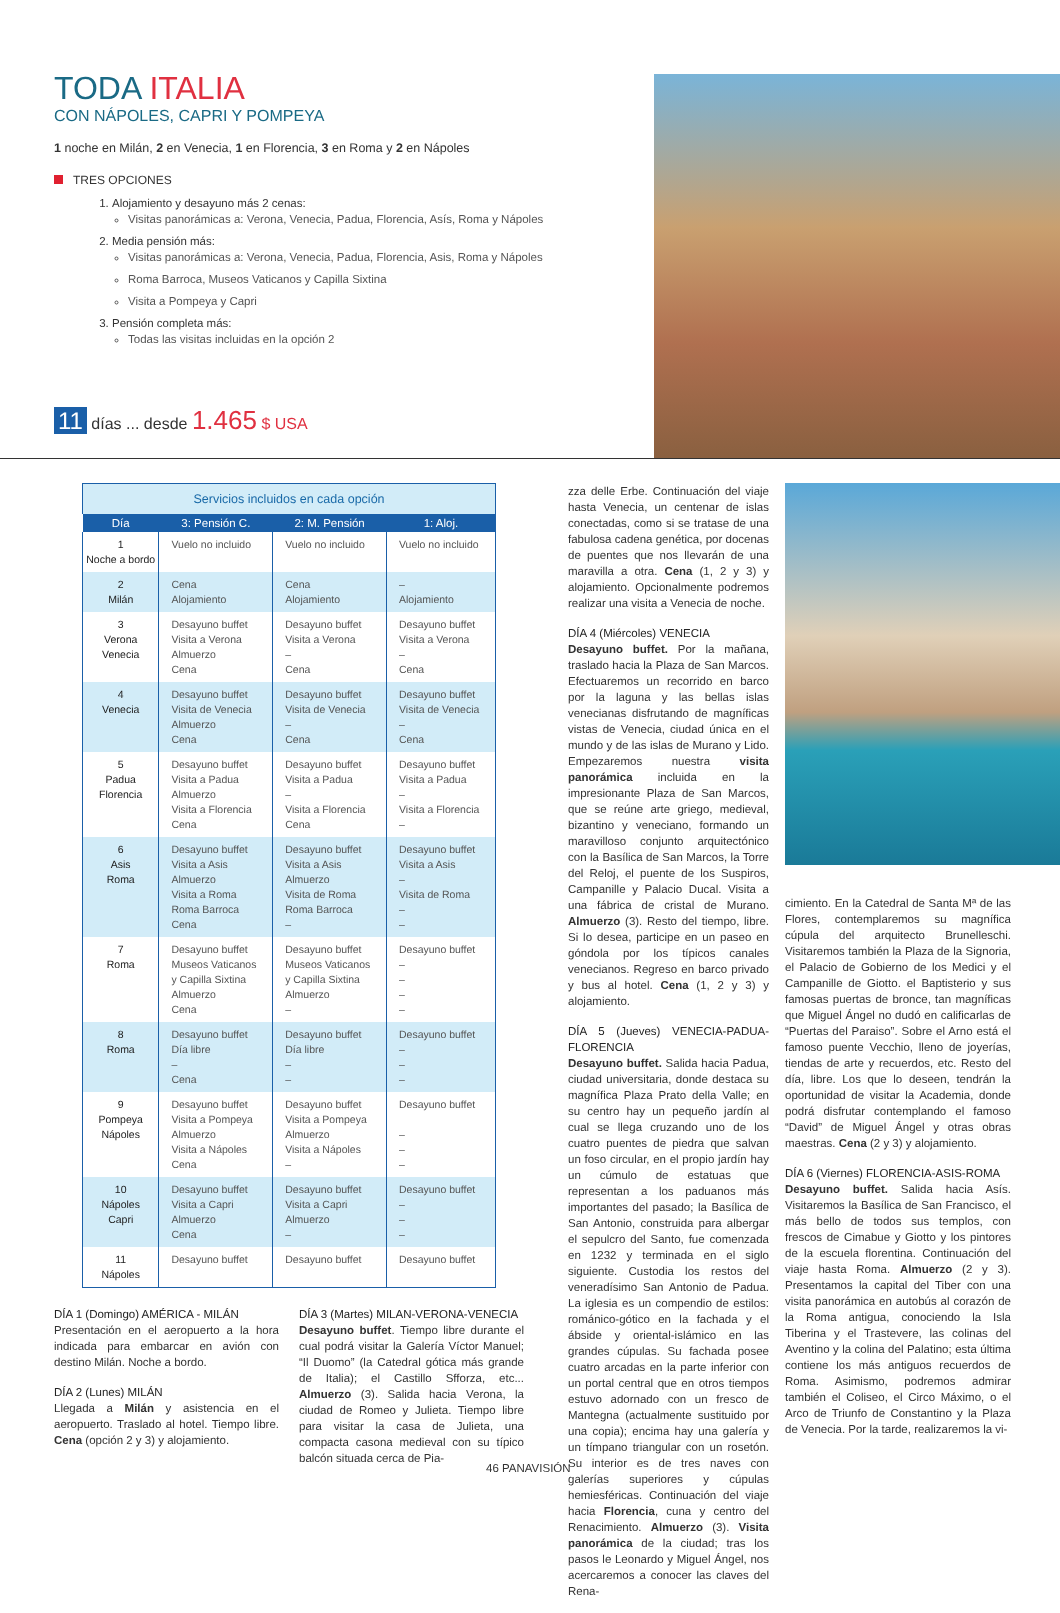TODA ITALIA
CON NÁPOLES, CAPRI Y POMPEYA
1 noche en Milán, 2 en Venecia, 1 en Florencia, 3 en Roma y 2 en Nápoles
TRES OPCIONES
1. Alojamiento y desayuno más 2 cenas:
Visitas panorámicas a: Verona, Venecia, Padua, Florencia, Asís, Roma y Nápoles
2. Media pensión más:
Visitas panorámicas a: Verona, Venecia, Padua, Florencia, Asis, Roma y Nápoles
Roma Barroca, Museos Vaticanos y Capilla Sixtina
Visita a Pompeya y Capri
3. Pensión completa más:
Todas las visitas incluidas en la opción 2
11 días ... desde 1.465 $ USA
Servicios incluidos en cada opción
| Día | 3: Pensión C. | 2: M. Pensión | 1: Aloj. |
| --- | --- | --- | --- |
| 1 Noche a bordo | Vuelo no incluido | Vuelo no incluido | Vuelo no incluido |
| 2 Milán | Cena Alojamiento | Cena Alojamiento | – Alojamiento |
| 3 Verona Venecia | Desayuno buffet Visita a Verona Almuerzo Cena | Desayuno buffet Visita a Verona – Cena | Desayuno buffet Visita a Verona – Cena |
| 4 Venecia | Desayuno buffet Visita de Venecia Almuerzo Cena | Desayuno buffet Visita de Venecia – Cena | Desayuno buffet Visita de Venecia – Cena |
| 5 Padua Florencia | Desayuno buffet Visita a Padua Almuerzo Visita a Florencia Cena | Desayuno buffet Visita a Padua – Visita a Florencia Cena | Desayuno buffet Visita a Padua – Visita a Florencia – |
| 6 Asis Roma | Desayuno buffet Visita a Asis Almuerzo Visita a Roma Roma Barroca Cena | Desayuno buffet Visita a Asis Almuerzo Visita de Roma Roma Barroca – | Desayuno buffet Visita a Asis – Visita de Roma – – |
| 7 Roma | Desayuno buffet Museos Vaticanos y Capilla Sixtina Almuerzo Cena | Desayuno buffet Museos Vaticanos y Capilla Sixtina Almuerzo – | Desayuno buffet – – – – |
| 8 Roma | Desayuno buffet Día libre – Cena | Desayuno buffet Día libre – – | Desayuno buffet – – – |
| 9 Pompeya Nápoles | Desayuno buffet Visita a Pompeya Almuerzo Visita a Nápoles Cena | Desayuno buffet Visita a Pompeya Almuerzo Visita a Nápoles – | Desayuno buffet – – – |
| 10 Nápoles Capri | Desayuno buffet Visita a Capri Almuerzo Cena | Desayuno buffet Visita a Capri Almuerzo – | Desayuno buffet – – – |
| 11 Nápoles | Desayuno buffet | Desayuno buffet | Desayuno buffet |
DÍA 1 (Domingo) AMÉRICA - MILÁN
Presentación en el aeropuerto a la hora indicada para embarcar en avión con destino Milán. Noche a bordo.
DÍA 2 (Lunes) MILÁN
Llegada a Milán y asistencia en el aeropuerto. Traslado al hotel. Tiempo libre. Cena (opción 2 y 3) y alojamiento.
DÍA 3 (Martes) MILAN-VERONA-VENECIA
Desayuno buffet. Tiempo libre durante el cual podrá visitar la Galería Víctor Manuel; “Il Duomo” (la Catedral gótica más grande de Italia); el Castillo Sfforza, etc... Almuerzo (3). Salida hacia Verona, la ciudad de Romeo y Julieta. Tiempo libre para visitar la casa de Julieta, una compacta casona medieval con su típico balcón situada cerca de Pia-
zza delle Erbe. Continuación del viaje hasta Venecia, un centenar de islas conectadas, como si se tratase de una fabulosa cadena genética, por docenas de puentes que nos llevarán de una maravilla a otra. Cena (1, 2 y 3) y alojamiento. Opcionalmente podremos realizar una visita a Venecia de noche.
DÍA 4 (Miércoles) VENECIA
Desayuno buffet. Por la mañana, traslado hacia la Plaza de San Marcos. Efectuaremos un recorrido en barco por la laguna y las bellas islas venecianas disfrutando de magníficas vistas de Venecia, ciudad única en el mundo y de las islas de Murano y Lido. Empezaremos nuestra visita panorámica incluida en la impresionante Plaza de San Marcos, que se reúne arte griego, medieval, bizantino y veneciano, formando un maravilloso conjunto arquitectónico con la Basílica de San Marcos, la Torre del Reloj, el puente de los Suspiros, Campanille y Palacio Ducal. Visita a una fábrica de cristal de Murano. Almuerzo (3). Resto del tiempo, libre. Si lo desea, participe en un paseo en góndola por los típicos canales venecianos. Regreso en barco privado y bus al hotel. Cena (1, 2 y 3) y alojamiento.
DÍA 5 (Jueves) VENECIA-PADUA-FLORENCIA
Desayuno buffet. Salida hacia Padua, ciudad universitaria, donde destaca su magnífica Plaza Prato della Valle; en su centro hay un pequeño jardín al cual se llega cruzando uno de los cuatro puentes de piedra que salvan un foso circular, en el propio jardín hay un cúmulo de estatuas que representan a los paduanos más importantes del pasado; la Basílica de San Antonio, construida para albergar el sepulcro del Santo, fue comenzada en 1232 y terminada en el siglo siguiente. Custodia los restos del veneradísimo San Antonio de Padua. La iglesia es un compendio de estilos: románico-gótico en la fachada y el ábside y oriental-islámico en las grandes cúpulas. Su fachada posee cuatro arcadas en la parte inferior con un portal central que en otros tiempos estuvo adornado con un fresco de Mantegna (actualmente sustituido por una copia); encima hay una galería y un tímpano triangular con un rosetón. Su interior es de tres naves con galerías superiores y cúpulas hemiesféricas. Continuación del viaje hacia Florencia, cuna y centro del Renacimiento. Almuerzo (3). Visita panorámica de la ciudad; tras los pasos le Leonardo y Miguel Ángel, nos acercaremos a conocer las claves del Rena-
cimiento. En la Catedral de Santa Mª de las Flores, contemplaremos su magnífica cúpula del arquitecto Brunelleschi. Visitaremos también la Plaza de la Signoria, el Palacio de Gobierno de los Medici y el Campanille de Giotto. el Baptisterio y sus famosas puertas de bronce, tan magníficas que Miguel Ángel no dudó en calificarlas de “Puertas del Paraiso”. Sobre el Arno está el famoso puente Vecchio, lleno de joyerías, tiendas de arte y recuerdos, etc. Resto del día, libre. Los que lo deseen, tendrán la oportunidad de visitar la Academia, donde podrá disfrutar contemplando el famoso “David” de Miguel Ángel y otras obras maestras. Cena (2 y 3) y alojamiento.
DÍA 6 (Viernes) FLORENCIA-ASIS-ROMA
Desayuno buffet. Salida hacia Asís. Visitaremos la Basílica de San Francisco, el más bello de todos sus templos, con frescos de Cimabue y Giotto y los pintores de la escuela florentina. Continuación del viaje hasta Roma. Almuerzo (2 y 3). Presentamos la capital del Tiber con una visita panorámica en autobús al corazón de la Roma antigua, conociendo la Isla Tiberina y el Trastevere, las colinas del Aventino y la colina del Palatino; esta última contiene los más antiguos recuerdos de Roma. Asimismo, podremos admirar también el Coliseo, el Circo Máximo, o el Arco de Triunfo de Constantino y la Plaza de Venecia. Por la tarde, realizaremos la vi-
46 PANAVISIÓN